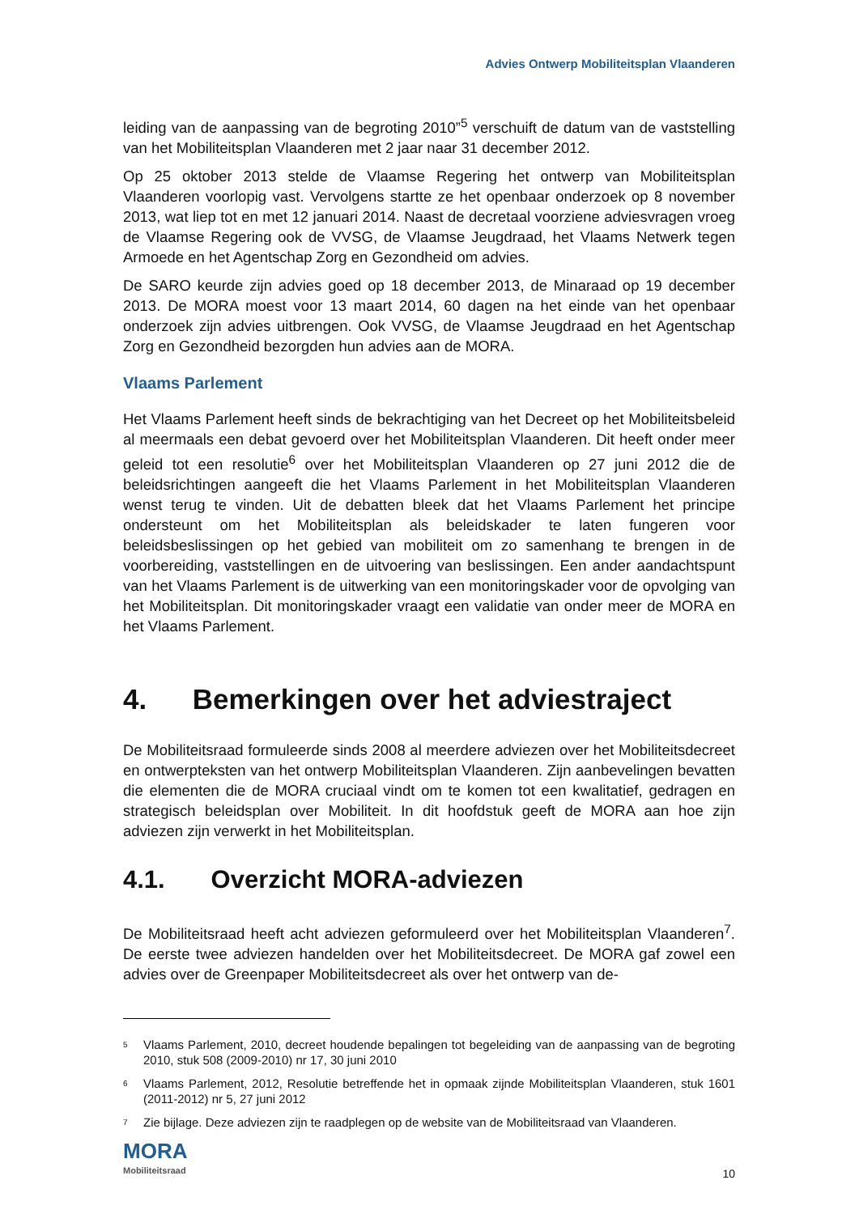Advies Ontwerp Mobiliteitsplan Vlaanderen
leiding van de aanpassing van de begroting 2010”<sup>5</sup> verschuift de datum van de vaststelling van het Mobiliteitsplan Vlaanderen met 2 jaar naar 31 december 2012.
Op 25 oktober 2013 stelde de Vlaamse Regering het ontwerp van Mobiliteitsplan Vlaanderen voorlopig vast. Vervolgens startte ze het openbaar onderzoek op 8 november 2013, wat liep tot en met 12 januari 2014. Naast de decretaal voorziene adviesvragen vroeg de Vlaamse Regering ook de VVSG, de Vlaamse Jeugdraad, het Vlaams Netwerk tegen Armoede en het Agentschap Zorg en Gezondheid om advies.
De SARO keurde zijn advies goed op 18 december 2013, de Minaraad op 19 december 2013. De MORA moest voor 13 maart 2014, 60 dagen na het einde van het openbaar onderzoek zijn advies uitbrengen. Ook VVSG, de Vlaamse Jeugdraad en het Agentschap Zorg en Gezondheid bezorgden hun advies aan de MORA.
Vlaams Parlement
Het Vlaams Parlement heeft sinds de bekrachtiging van het Decreet op het Mobiliteitsbeleid al meermaals een debat gevoerd over het Mobiliteitsplan Vlaanderen. Dit heeft onder meer geleid tot een resolutie<sup>6</sup> over het Mobiliteitsplan Vlaanderen op 27 juni 2012 die de beleidsrichtingen aangeeft die het Vlaams Parlement in het Mobiliteitsplan Vlaanderen wenst terug te vinden. Uit de debatten bleek dat het Vlaams Parlement het principe ondersteunt om het Mobiliteitsplan als beleidskader te laten fungeren voor beleidsbeslissingen op het gebied van mobiliteit om zo samenhang te brengen in de voorbereiding, vaststellingen en de uitvoering van beslissingen. Een ander aandachtspunt van het Vlaams Parlement is de uitwerking van een monitoringskader voor de opvolging van het Mobiliteitsplan. Dit monitoringskader vraagt een validatie van onder meer de MORA en het Vlaams Parlement.
4. Bemerkingen over het adviestraject
De Mobiliteitsraad formuleerde sinds 2008 al meerdere adviezen over het Mobiliteitsdecreet en ontwerpteksten van het ontwerp Mobiliteitsplan Vlaanderen. Zijn aanbevelingen bevatten die elementen die de MORA cruciaal vindt om te komen tot een kwalitatief, gedragen en strategisch beleidsplan over Mobiliteit. In dit hoofdstuk geeft de MORA aan hoe zijn adviezen zijn verwerkt in het Mobiliteitsplan.
4.1. Overzicht MORA-adviezen
De Mobiliteitsraad heeft acht adviezen geformuleerd over het Mobiliteitsplan Vlaanderen<sup>7</sup>. De eerste twee adviezen handelden over het Mobiliteitsdecreet. De MORA gaf zowel een advies over de Greenpaper Mobiliteitsdecreet als over het ontwerp van de-
5
Vlaams Parlement, 2010, decreet houdende bepalingen tot begeleiding van de aanpassing van de begroting 2010, stuk 508 (2009-2010) nr 17, 30 juni 2010
6
Vlaams Parlement, 2012, Resolutie betreffende het in opmaak zijnde Mobiliteitsplan Vlaanderen, stuk 1601 (2011-2012) nr 5, 27 juni 2012
7
Zie bijlage. Deze adviezen zijn te raadplegen op de website van de Mobiliteitsraad van Vlaanderen.
MORA
Mobiliteitsraad
10